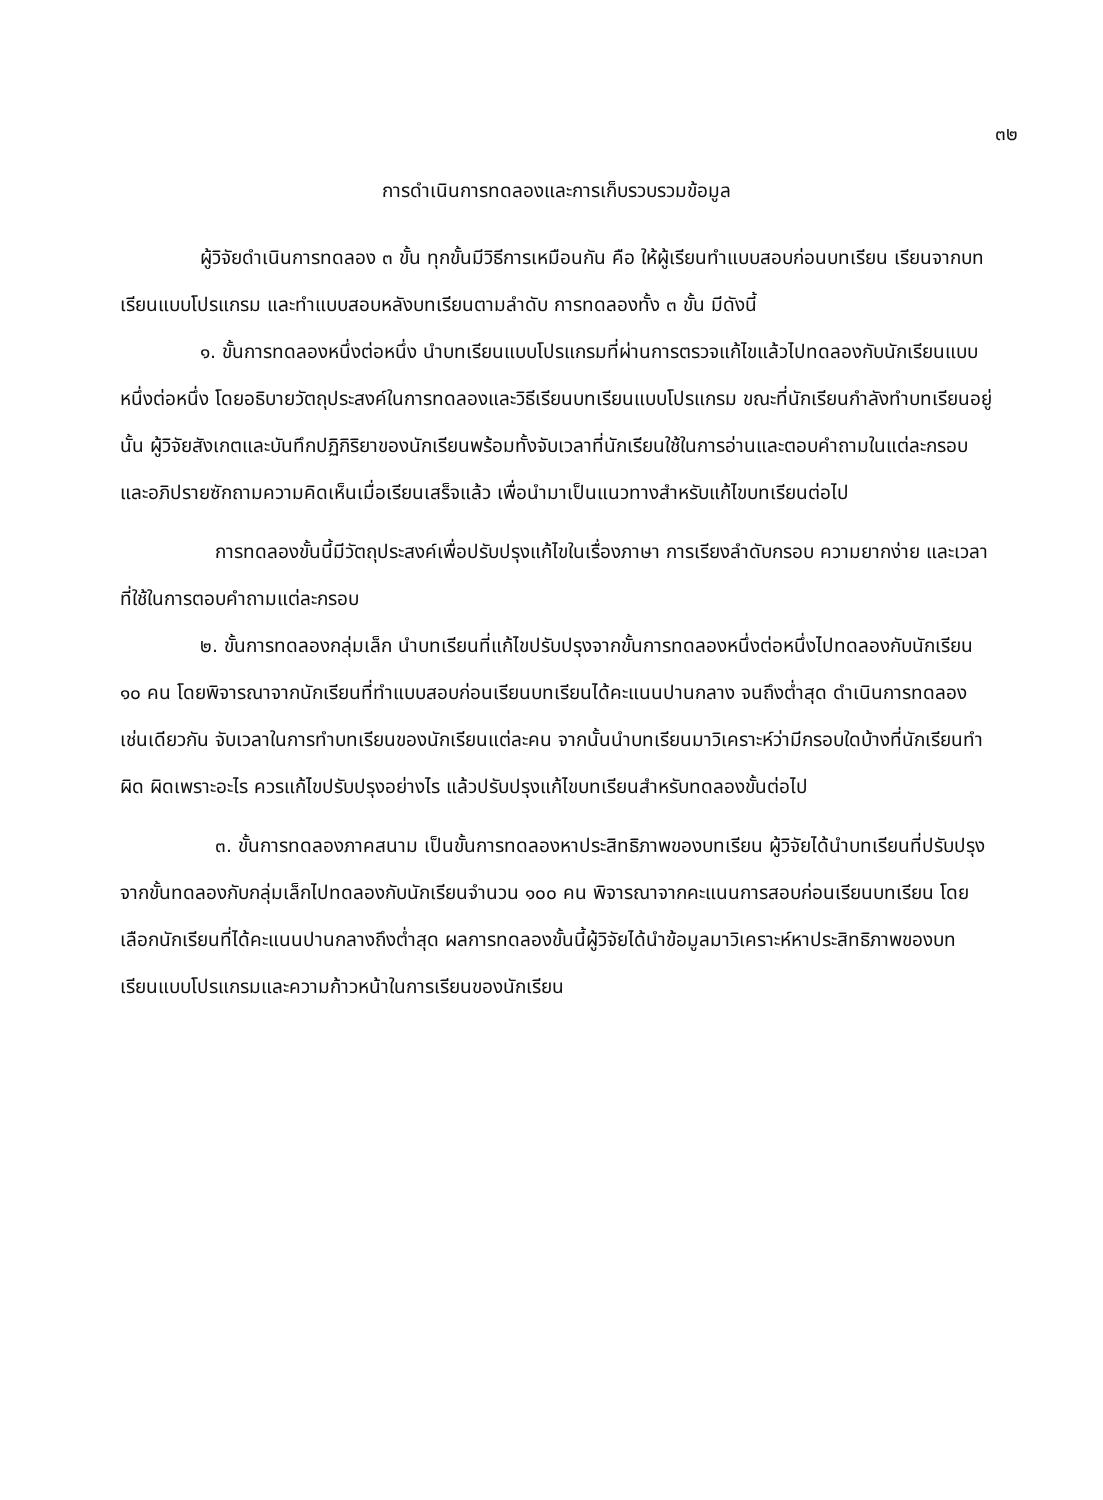๓๒
การดำเนินการทดลองและการเก็บรวบรวมข้อมูล
ผู้วิจัยดำเนินการทดลอง ๓ ขั้น ทุกขั้นมีวิธีการเหมือนกัน คือ ให้ผู้เรียนทำแบบสอบก่อนบทเรียน เรียนจากบทเรียนแบบโปรแกรม และทำแบบสอบหลังบทเรียนตามลำดับ การทดลองทั้ง ๓ ขั้น มีดังนี้
๑. ขั้นการทดลองหนึ่งต่อหนึ่ง นำบทเรียนแบบโปรแกรมที่ผ่านการตรวจแก้ไขแล้วไปทดลองกับนักเรียนแบบหนึ่งต่อหนึ่ง โดยอธิบายวัตถุประสงค์ในการทดลองและวิธีเรียนบทเรียนแบบโปรแกรม ขณะที่นักเรียนกำลังทำบทเรียนอยู่นั้น ผู้วิจัยสังเกตและบันทึกปฏิกิริยาของนักเรียนพร้อมทั้งจับเวลาที่นักเรียนใช้ในการอ่านและตอบคำถามในแต่ละกรอบ และอภิปรายซักถามความคิดเห็นเมื่อเรียนเสร็จแล้ว เพื่อนำมาเป็นแนวทางสำหรับแก้ไขบทเรียนต่อไป
การทดลองขั้นนี้มีวัตถุประสงค์เพื่อปรับปรุงแก้ไขในเรื่องภาษา การเรียงลำดับกรอบ ความยากง่าย และเวลาที่ใช้ในการตอบคำถามแต่ละกรอบ
๒. ขั้นการทดลองกลุ่มเล็ก นำบทเรียนที่แก้ไขปรับปรุงจากขั้นการทดลองหนึ่งต่อหนึ่งไปทดลองกับนักเรียน ๑๐ คน โดยพิจารณาจากนักเรียนที่ทำแบบสอบก่อนเรียนบทเรียนได้คะแนนปานกลาง จนถึงต่ำสุด ดำเนินการทดลองเช่นเดียวกัน จับเวลาในการทำบทเรียนของนักเรียนแต่ละคน จากนั้นนำบทเรียนมาวิเคราะห์ว่ามีกรอบใดบ้างที่นักเรียนทำผิด ผิดเพราะอะไร ควรแก้ไขปรับปรุงอย่างไร แล้วปรับปรุงแก้ไขบทเรียนสำหรับทดลองขั้นต่อไป
๓. ขั้นการทดลองภาคสนาม เป็นขั้นการทดลองหาประสิทธิภาพของบทเรียน ผู้วิจัยได้นำบทเรียนที่ปรับปรุงจากขั้นทดลองกับกลุ่มเล็กไปทดลองกับนักเรียนจำนวน ๑๐๐ คน พิจารณาจากคะแนนการสอบก่อนเรียนบทเรียน โดยเลือกนักเรียนที่ได้คะแนนปานกลางถึงต่ำสุด ผลการทดลองขั้นนี้ผู้วิจัยได้นำข้อมูลมาวิเคราะห์หาประสิทธิภาพของบทเรียนแบบโปรแกรมและความก้าวหน้าในการเรียนของนักเรียน